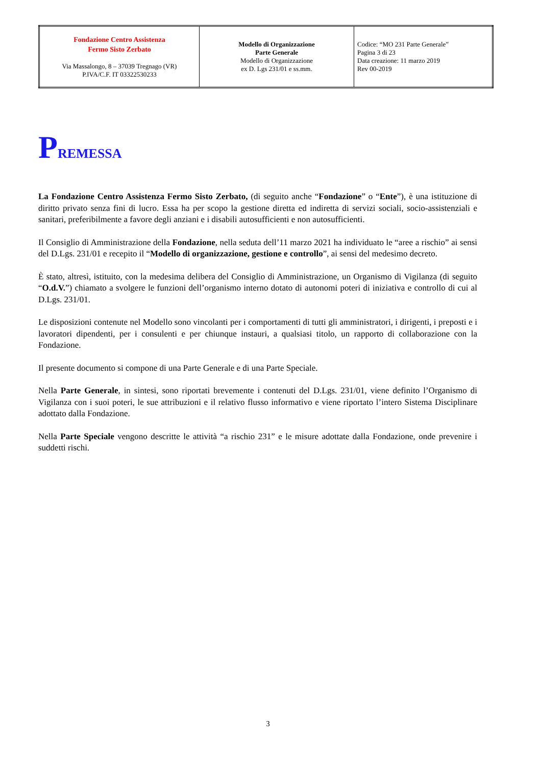| Fondazione Centro Assistenza Fermo Sisto Zerbato Via Massalongo, 8 – 37039 Tregnago (VR) P.IVA/C.F. IT 03322530233 | Modello di Organizzazione Parte Generale Modello di Organizzazione ex D. Lgs 231/01 e ss.mm. | Codice: “MO 231 Parte Generale” Pagina 3 di 23 Data creazione: 11 marzo 2019 Rev 00-2019 |
PREMESSA
La Fondazione Centro Assistenza Fermo Sisto Zerbato, (di seguito anche “Fondazione” o “Ente”), è una istituzione di diritto privato senza fini di lucro. Essa ha per scopo la gestione diretta ed indiretta di servizi sociali, socio-assistenziali e sanitari, preferibilmente a favore degli anziani e i disabili autosufficienti e non autosufficienti.
Il Consiglio di Amministrazione della Fondazione, nella seduta dell’11 marzo 2021 ha individuato le “aree a rischio” ai sensi del D.Lgs. 231/01 e recepito il “Modello di organizzazione, gestione e controllo”, ai sensi del medesimo decreto.
È stato, altresì, istituito, con la medesima delibera del Consiglio di Amministrazione, un Organismo di Vigilanza (di seguito “O.d.V.”) chiamato a svolgere le funzioni dell’organismo interno dotato di autonomi poteri di iniziativa e controllo di cui al D.Lgs. 231/01.
Le disposizioni contenute nel Modello sono vincolanti per i comportamenti di tutti gli amministratori, i dirigenti, i preposti e i lavoratori dipendenti, per i consulenti e per chiunque instauri, a qualsiasi titolo, un rapporto di collaborazione con la Fondazione.
Il presente documento si compone di una Parte Generale e di una Parte Speciale.
Nella Parte Generale, in sintesi, sono riportati brevemente i contenuti del D.Lgs. 231/01, viene definito l’Organismo di Vigilanza con i suoi poteri, le sue attribuzioni e il relativo flusso informativo e viene riportato l’intero Sistema Disciplinare adottato dalla Fondazione.
Nella Parte Speciale vengono descritte le attività “a rischio 231” e le misure adottate dalla Fondazione, onde prevenire i suddetti rischi.
3